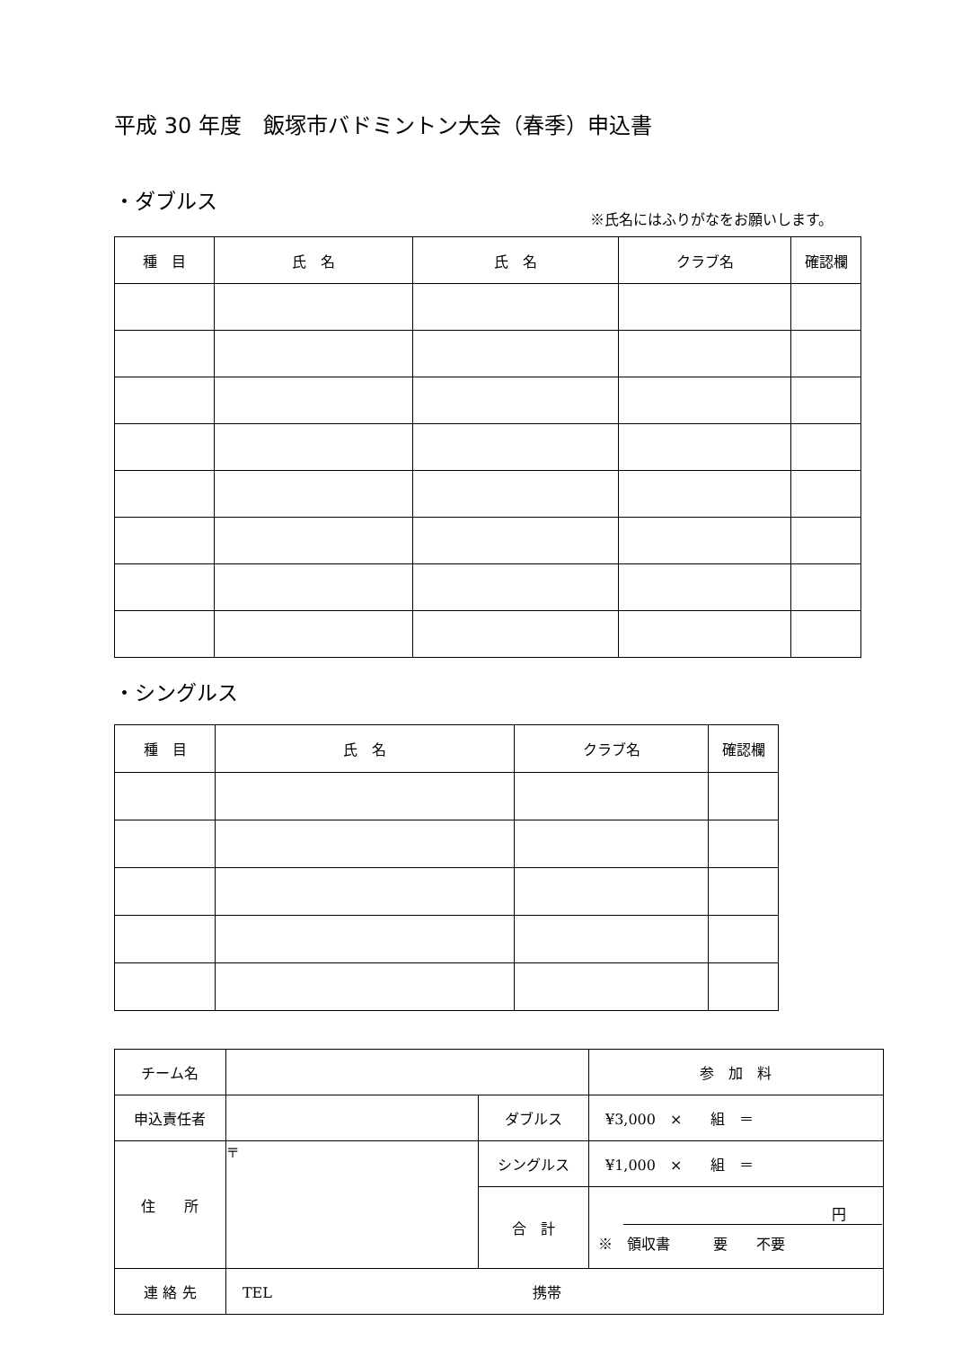平成 30 年度　飯塚市バドミントン大会（春季）申込書
・ダブルス
※氏名にはふりがなをお願いします。
| 種 目 | 氏 名 | 氏 名 | クラブ名 | 確認欄 |
| --- | --- | --- | --- | --- |
・シングルス
| 種 目 | 氏 名 | クラブ名 | 確認欄 |
| --- | --- | --- | --- |
| チーム名 | | | 参 加 料 |
| 申込責任者 | | ダブルス | ¥3,000 × 組 ＝ |
| 住 所 | 〒 | シングルス | ¥1,000 × 組 ＝ |
| | | 合 計 | 円 ※ 領収書 要 不要 |
| 連 絡 先 | TEL 携帯 | | |